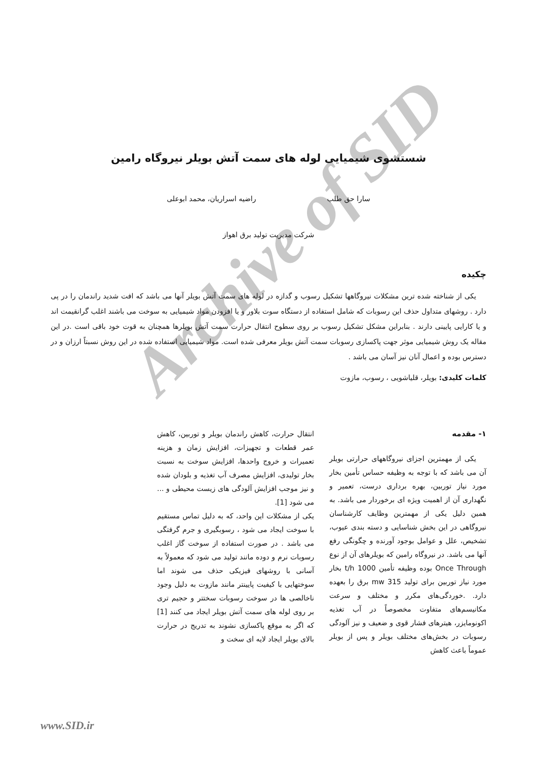Archive of SID
شستشوی شیمیایی لوله های سمت آتش بویلر نیروگاه رامین
سارا حق طلب راضیه اسراریان، محمد ابوعلی
شرکت مدیریت تولید برق اهواز
چکیده
یکی از شناخته شده ترین مشکلات نیروگاهها تشکیل رسوب و گدازه در لوله های سمت آتش بویلر آنها می باشد که افت شدید راندمان را در پی دارد . روشهای متداول حذف این رسوبات که شامل استفاده از دستگاه سوت بلاور و یا افزودن مواد شیمیایی به سوخت می باشند اغلب گرانقیمت اند و یا کارایی پایینی دارند . بنابراین مشکل تشکیل رسوب بر روی سطوح انتقال حرارت سمت آتش بویلرها همچنان به قوت خود باقی است .در این مقاله یک روش شیمیایی موثر جهت پاکسازی رسوبات سمت آتش بویلر معرفی شده است. مواد شیمیایی استفاده شده در این روش نسبتاً ارزان و در دسترس بوده و اعمال آنان نیز آسان می باشد .
کلمات کلیدی: بویلر، قلیاشویی ، رسوب، مازوت
۱- مقدمه
یکی از مهمترین اجزای نیروگاههای حرارتی بویلر آن می باشد که با توجه به وظیفه حساس تأمین بخار مورد نیاز توربین، بهره برداری درست، تعمیر و نگهداری آن از اهمیت ویژه ای برخوردار می باشد. به همین دلیل یکی از مهمترین وظایف کارشناسان نیروگاهی در این بخش شناسایی و دسته بندی عیوب، تشخیص، علل و عوامل بوجود آورنده و چگونگی رفع آنها می باشد. در نیروگاه رامین که بویلرهای آن از نوع Once Through بوده وظیفه تأمین 1000 t/h بخار مورد نیاز توربین برای تولید 315 mw برق را بعهده دارد. .خوردگی‌های مکرر و مختلف و سرعت مکانیسم‌های متفاوت مخصوصاً در آب تغذیه اکونومایزر، هیترهای فشار قوی و ضعیف و نیز آلودگی رسوبات در بخش‌های مختلف بویلر و پس از بویلر عموماً باعث کاهش
انتقال حرارت، کاهش راندمان بویلر و توربین، کاهش عمر قطعات و تجهیزات، افزایش زمان و هزینه تعمیرات و خروج واحدها، افزایش سوخت به نسبت بخار تولیدی، افزایش مصرف آب تغذیه و بلودان شده و نیز موجب افزایش آلودگی های زیست محیطی و ... می شود [1].
یکی از مشکلات این واحد، که به دلیل تماس مستقیم با سوخت ایجاد می شود ، رسوبگیری و جرم گرفتگی می باشد . در صورت استفاده از سوخت گاز اغلب رسوبات نرم و دوده مانند تولید می شود که معمولاً به آسانی با روشهای فیزیکی حذف می شوند اما سوختهایی با کیفیت پایینتر مانند مازوت به دلیل وجود ناخالصی ها در سوخت رسوبات سختتر و حجیم تری بر روی لوله های سمت آتش بویلر ایجاد می کنند [1] که اگر به موقع پاکسازی نشوند به تدریج در حرارت بالای بویلر ایجاد لایه ای سخت و
www.SID.ir